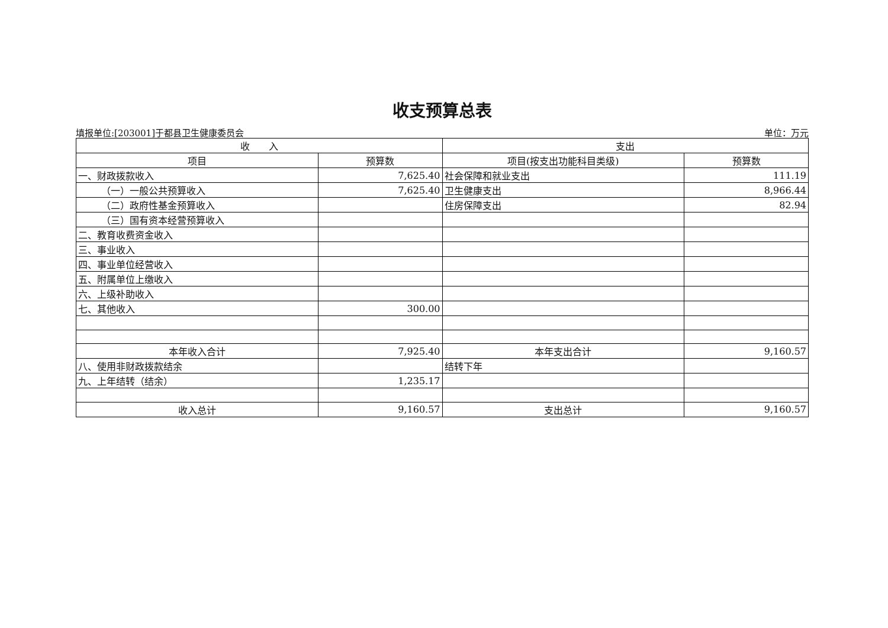收支预算总表
填报单位:[203001]于都县卫生健康委员会 单位：万元
| 收 入 | | 支出 | |
| --- | --- | --- | --- |
| 项目 | 预算数 | 项目(按支出功能科目类级) | 预算数 |
| 一、财政拨款收入 | 7,625.40 | 社会保障和就业支出 | 111.19 |
| （一）一般公共预算收入 | 7,625.40 | 卫生健康支出 | 8,966.44 |
| （二）政府性基金预算收入 | | 住房保障支出 | 82.94 |
| （三）国有资本经营预算收入 | | | |
| 二、教育收费资金收入 | | | |
| 三、事业收入 | | | |
| 四、事业单位经营收入 | | | |
| 五、附属单位上缴收入 | | | |
| 六、上级补助收入 | | | |
| 七、其他收入 | 300.00 | | |
| 本年收入合计 | 7,925.40 | 本年支出合计 | 9,160.57 |
| 八、使用非财政拨款结余 | | 结转下年 | |
| 九、上年结转（结余） | 1,235.17 | | |
| 收入总计 | 9,160.57 | 支出总计 | 9,160.57 |